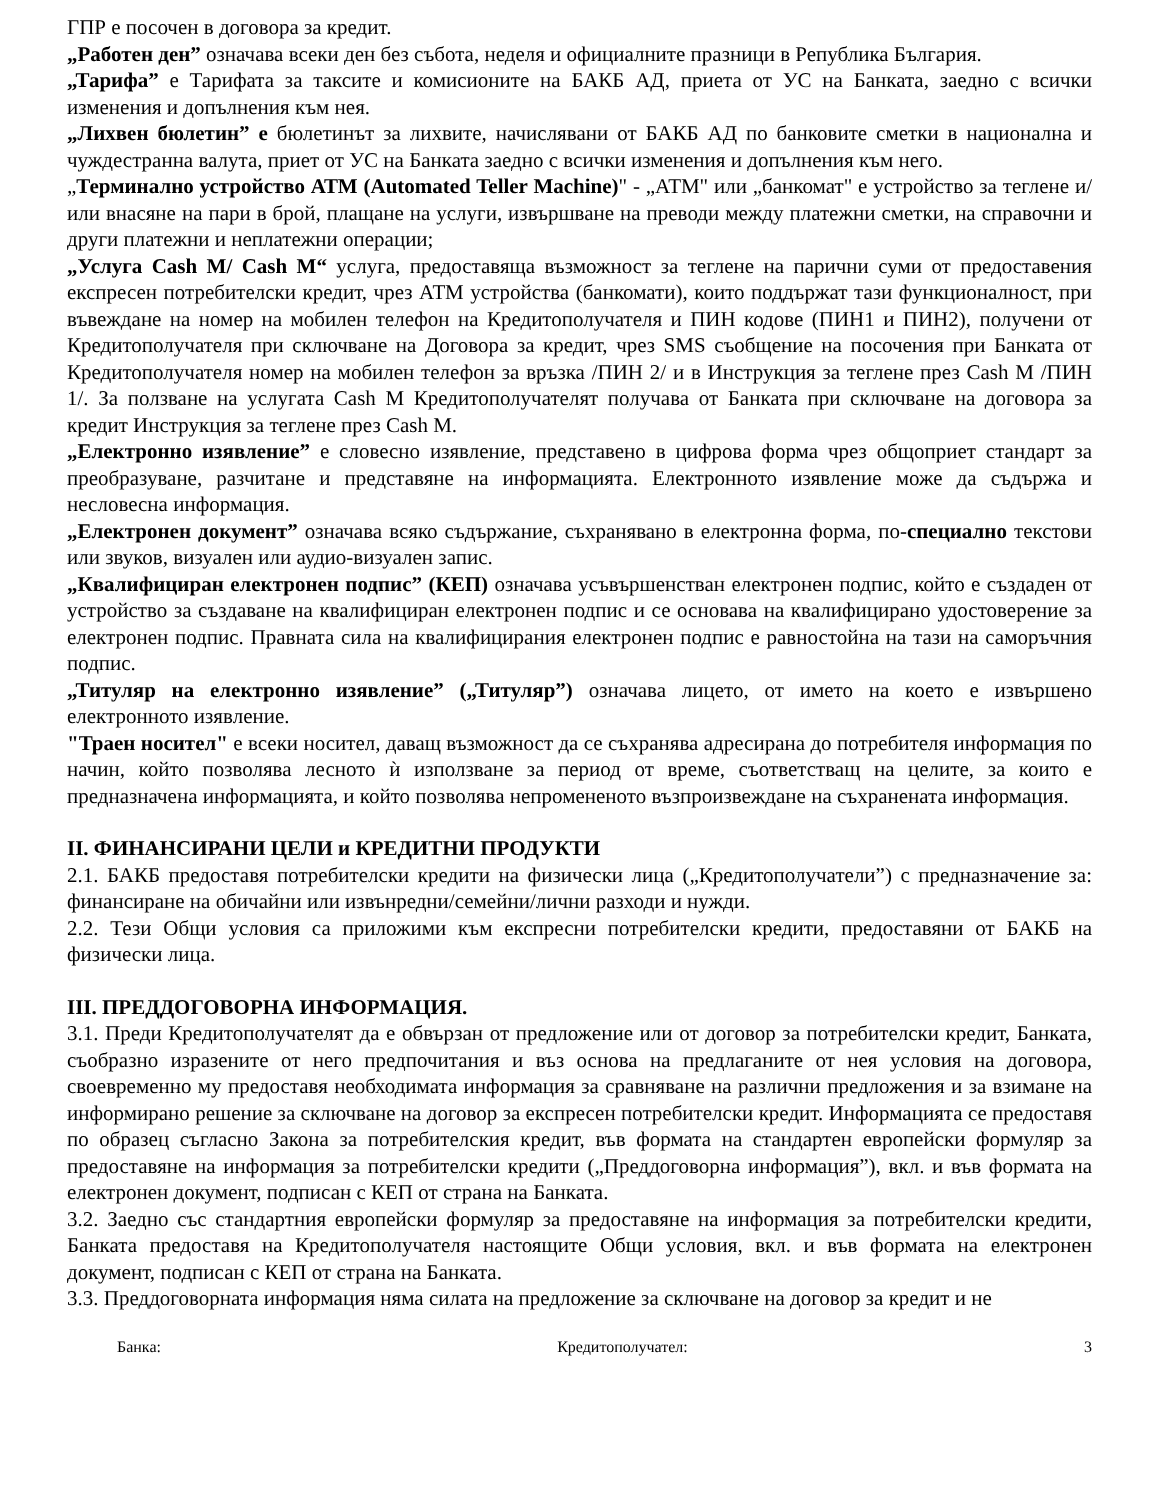ГПР е посочен в договора за кредит.
„Работен ден” означава всеки ден без събота, неделя и официалните празници в Република България.
„Тарифа” е Тарифата за таксите и комисионите на БАКБ АД, приета от УС на Банката, заедно с всички изменения и допълнения към нея.
„Лихвен бюлетин” е бюлетинът за лихвите, начислявани от БАКБ АД по банковите сметки в национална и чуждестранна валута, приет от УС на Банката заедно с всички изменения и допълнения към него.
„Терминално устройство АТМ (Automated Teller Machine)" - „АТМ" или „банкомат" е устройство за теглене и/или внасяне на пари в брой, плащане на услуги, извършване на преводи между платежни сметки, на справочни и други платежни и неплатежни операции;
„Услуга Cash M/ Cash M“ услуга, предоставяща възможност за теглене на парични суми от предоставения експресен потребителски кредит, чрез АТМ устройства (банкомати), които поддържат тази функционалност, при въвеждане на номер на мобилен телефон на Кредитополучателя и ПИН кодове (ПИН1 и ПИН2), получени от Кредитополучателя при сключване на Договора за кредит, чрез SMS съобщение на посочения при Банката от Кредитополучателя номер на мобилен телефон за връзка /ПИН 2/ и в Инструкция за теглене през Cash M /ПИН 1/. За ползване на услугата Cash M Кредитополучателят получава от Банката при сключване на договора за кредит Инструкция за теглене през Cash M.
„Електронно изявление” е словесно изявление, представено в цифрова форма чрез общоприет стандарт за преобразуване, разчитане и представяне на информацията. Електронното изявление може да съдържа и несловесна информация.
„Електронен документ” означава всяко съдържание, съхранявано в електронна форма, по-специално текстови или звуков, визуален или аудио-визуален запис.
„Квалифициран електронен подпис” (КЕП) означава усъвършенстван електронен подпис, който е създаден от устройство за създаване на квалифициран електронен подпис и се основава на квалифицирано удостоверение за електронен подпис. Правната сила на квалифицирания електронен подпис е равностойна на тази на саморъчния подпис.
„Титуляр на електронно изявление” („Титуляр”) означава лицето, от името на което е извършено електронното изявление.
"Траен носител" е всеки носител, даващ възможност да се съхранява адресирана до потребителя информация по начин, който позволява лесното ѝ използване за период от време, съответстващ на целите, за които е предназначена информацията, и който позволява непромененото възпроизвеждане на съхранената информация.
II. ФИНАНСИРАНИ ЦЕЛИ и КРЕДИТНИ ПРОДУКТИ
2.1. БАКБ предоставя потребителски кредити на физически лица („Кредитополучатели”) с предназначение за: финансиране на обичайни или извънредни/семейни/лични разходи и нужди.
2.2. Тези Общи условия са приложими към експресни потребителски кредити, предоставяни от БАКБ на физически лица.
III. ПРЕДДОГОВОРНА ИНФОРМАЦИЯ.
3.1. Преди Кредитополучателят да е обвързан от предложение или от договор за потребителски кредит, Банката, съобразно изразените от него предпочитания и въз основа на предлаганите от нея условия на договора, своевременно му предоставя необходимата информация за сравняване на различни предложения и за взимане на информирано решение за сключване на договор за експресен потребителски кредит. Информацията се предоставя по образец съгласно Закона за потребителския кредит, във формата на стандартен европейски формуляр за предоставяне на информация за потребителски кредити („Преддоговорна информация”), вкл. и във формата на електронен документ, подписан с КЕП от страна на Банката.
3.2. Заедно със стандартния европейски формуляр за предоставяне на информация за потребителски кредити, Банката предоставя на Кредитополучателя настоящите Общи условия, вкл. и във формата на електронен документ, подписан с КЕП от страна на Банката.
3.3. Преддоговорната информация няма силата на предложение за сключване на договор за кредит и не
Банка: Кредитополучател: 3